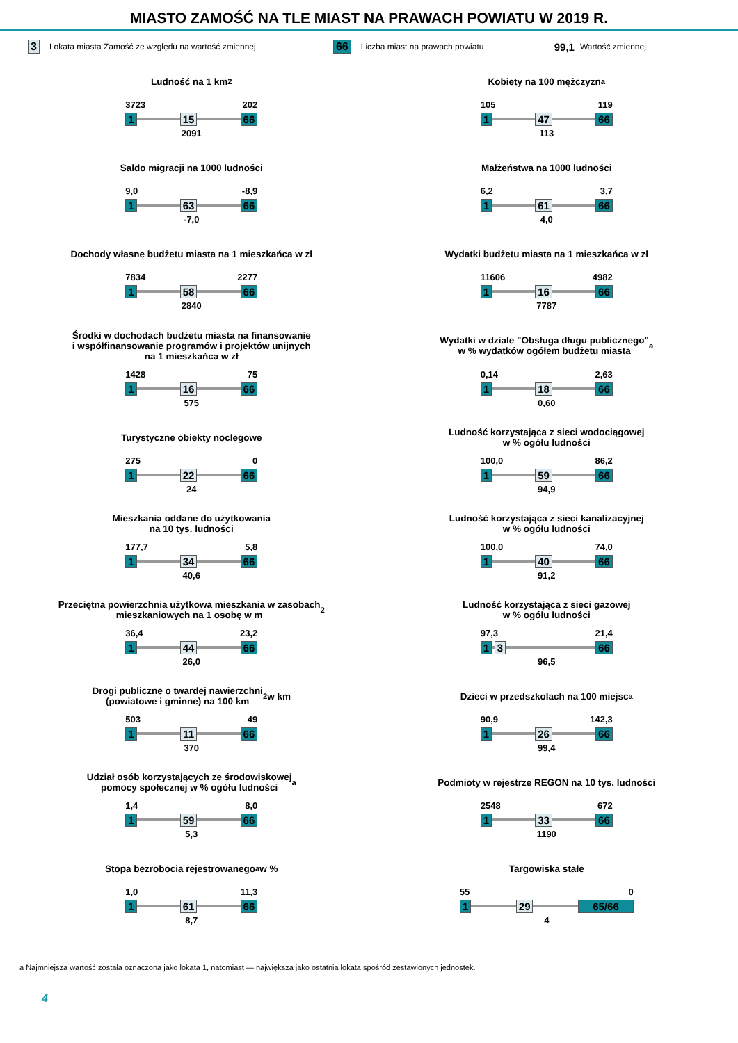MIASTO ZAMOŚĆ NA TLE MIAST NA PRAWACH POWIATU W 2019 R.
3 Lokata miasta Zamość ze względu na wartość zmiennej 66 Liczba miast na prawach powiatu 99,1 Wartość zmiennej
Ludność na 1 km<sup>2</sup>
3723 202
1 15 66
2091
Kobiety na 100 mężczyzn<sup>a</sup>
105 119
1 47 66
113
Saldo migracji na 1000 ludności
9,0 -8,9
1 63 66
-7,0
Małżeństwa na 1000 ludności
6,2 3,7
1 61 66
4,0
Dochody własne budżetu miasta na 1 mieszkańca w zł
7834 2277
1 58 66
2840
Wydatki budżetu miasta na 1 mieszkańca w zł
11606 4982
1 16 66
7787
Środki w dochodach budżetu miasta na finansowanie
i współfinansowanie programów i projektów unijnych
na 1 mieszkańca w zł
1428 75
1 16 66
575
Wydatki w dziale "Obsługa długu publicznego"
w % wydatków ogółem budżetu miasta<sup>a</sup>
0,14 2,63
1 18 66
0,60
Turystyczne obiekty noclegowe
275 0
1 22 66
24
Ludność korzystająca z sieci wodociągowej
w % ogółu ludności
100,0 86,2
1 59 66
94,9
Mieszkania oddane do użytkowania
na 10 tys. ludności
177,7 5,8
1 34 66
40,6
Ludność korzystająca z sieci kanalizacyjnej
w % ogółu ludności
100,0 74,0
1 40 66
91,2
Przeciętna powierzchnia użytkowa mieszkania w zasobach
mieszkaniowych na 1 osobę w m<sup>2</sup>
36,4 23,2
1 44 66
26,0
Ludność korzystająca z sieci gazowej
w % ogółu ludności
97,3 21,4
1 3 66
96,5
Drogi publiczne o twardej nawierzchni
(powiatowe i gminne) na 100 km<sup>2</sup> w km
503 49
1 11 66
370
Dzieci w przedszkolach na 100 miejsc<sup>a</sup>
90,9 142,3
1 26 66
99,4
Udział osób korzystających ze środowiskowej
pomocy społecznej w % ogółu ludności<sup>a</sup>
1,4 8,0
1 59 66
5,3
Podmioty w rejestrze REGON na 10 tys. ludności
2548 672
1 33 66
1190
Stopa bezrobocia rejestrowanego<sup>a</sup> w %
1,0 11,3
1 61 66
8,7
Targowiska stałe
55 0
1 29 65/66
4
a Najmniejsza wartość została oznaczona jako lokata 1, natomiast — największa jako ostatnia lokata spośród zestawionych jednostek.
4